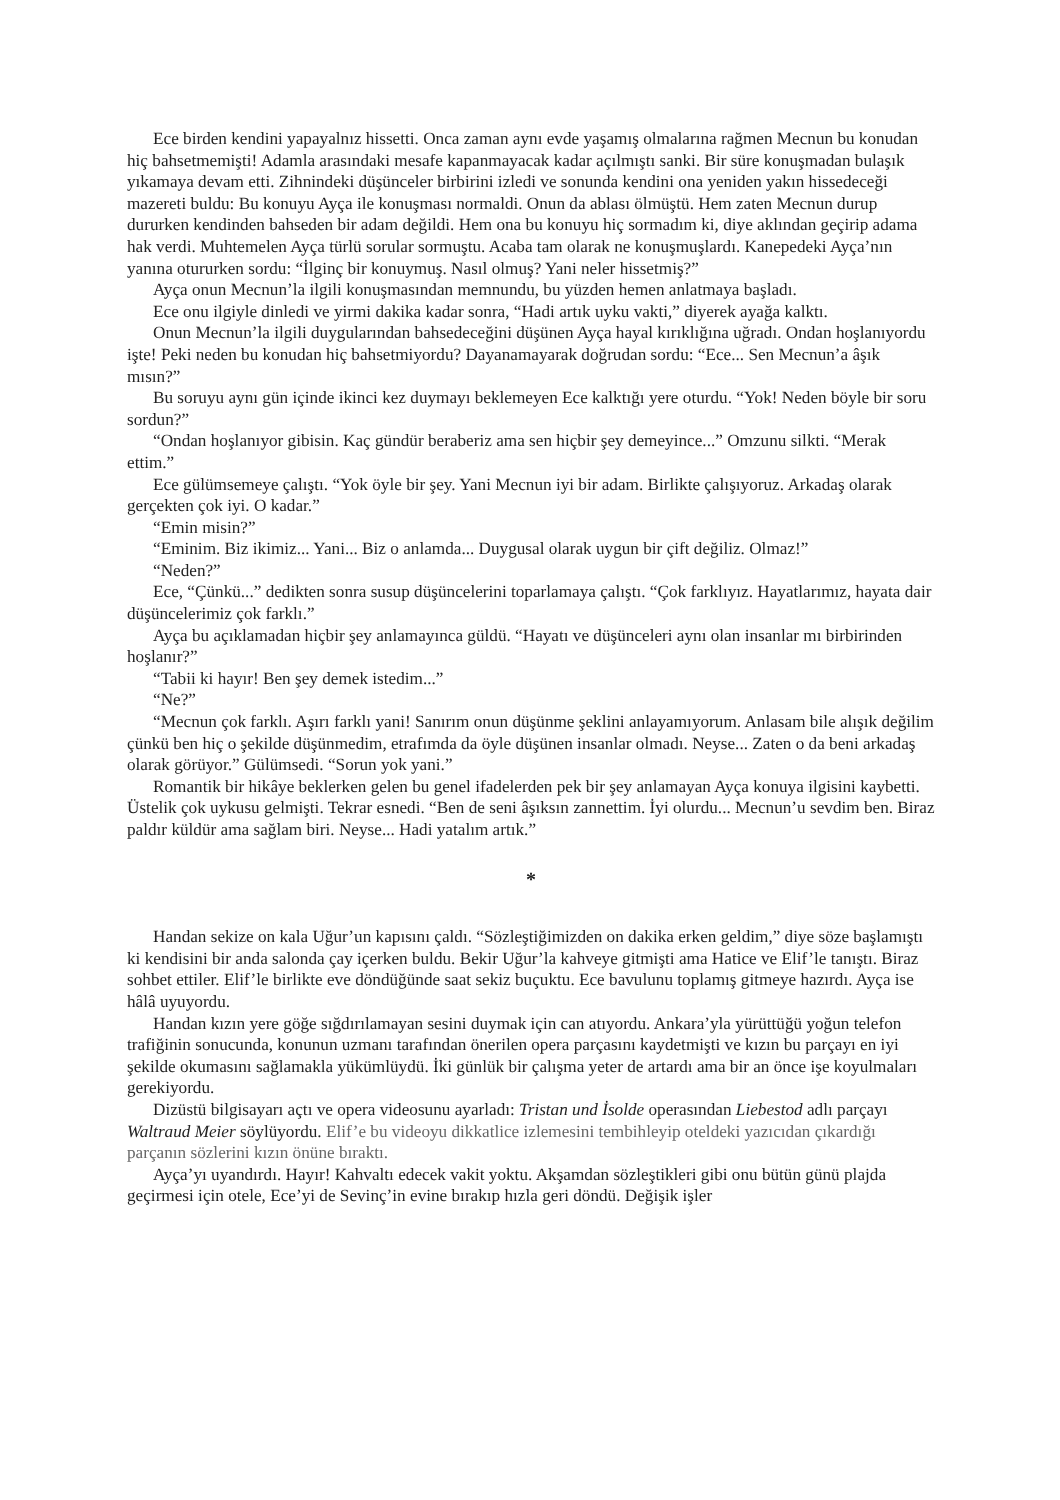Ece birden kendini yapayalnız hissetti. Onca zaman aynı evde yaşamış olmalarına rağmen Mecnun bu konudan hiç bahsetmemişti! Adamla arasındaki mesafe kapanmayacak kadar açılmıştı sanki. Bir süre konuşmadan bulaşık yıkamaya devam etti. Zihnindeki düşünceler birbirini izledi ve sonunda kendini ona yeniden yakın hissedeceği mazereti buldu: Bu konuyu Ayça ile konuşması normaldi. Onun da ablası ölmüştü. Hem zaten Mecnun durup dururken kendinden bahseden bir adam değildi. Hem ona bu konuyu hiç sormadım ki, diye aklından geçirip adama hak verdi. Muhtemelen Ayça türlü sorular sormuştu. Acaba tam olarak ne konuşmuşlardı. Kanepedeki Ayça’nın yanına otururken sordu: “İlginç bir konuymuş. Nasıl olmuş? Yani neler hissetmiş?”
Ayça onun Mecnun’la ilgili konuşmasından memnundu, bu yüzden hemen anlatmaya başladı.
Ece onu ilgiyle dinledi ve yirmi dakika kadar sonra, “Hadi artık uyku vakti,” diyerek ayağa kalktı.
Onun Mecnun’la ilgili duygularından bahsedeceğini düşünen Ayça hayal kırıklığına uğradı. Ondan hoşlanıyordu işte! Peki neden bu konudan hiç bahsetmiyordu? Dayanamayarak doğrudan sordu: “Ece... Sen Mecnun’a âşık mısın?”
Bu soruyu aynı gün içinde ikinci kez duymayı beklemeyen Ece kalktığı yere oturdu. “Yok! Neden böyle bir soru sordun?”
“Ondan hoşlanıyor gibisin. Kaç gündür beraberiz ama sen hiçbir şey demeyince...” Omzunu silkti. “Merak ettim.”
Ece gülümsemeye çalıştı. “Yok öyle bir şey. Yani Mecnun iyi bir adam. Birlikte çalışıyoruz. Arkadaş olarak gerçekten çok iyi. O kadar.”
“Emin misin?”
“Eminim. Biz ikimiz... Yani... Biz o anlamda... Duygusal olarak uygun bir çift değiliz. Olmaz!”
“Neden?”
Ece, “Çünkü...” dedikten sonra susup düşüncelerini toparlamaya çalıştı. “Çok farklıyız. Hayatlarımız, hayata dair düşüncelerimiz çok farklı.”
Ayça bu açıklamadan hiçbir şey anlamayınca güldü. “Hayatı ve düşünceleri aynı olan insanlar mı birbirinden hoşlanır?”
“Tabii ki hayır! Ben şey demek istedim...”
“Ne?”
“Mecnun çok farklı. Aşırı farklı yani! Sanırım onun düşünme şeklini anlayamıyorum. Anlasam bile alışık değilim çünkü ben hiç o şekilde düşünmedim, etrafımda da öyle düşünen insanlar olmadı. Neyse... Zaten o da beni arkadaş olarak görüyor.” Gülümsedi. “Sorun yok yani.”
Romantik bir hikâye beklerken gelen bu genel ifadelerden pek bir şey anlamayan Ayça konuya ilgisini kaybetti. Üstelik çok uykusu gelmişti. Tekrar esnedi. “Ben de seni âşıksın zannettim. İyi olurdu... Mecnun’u sevdim ben. Biraz paldır küldür ama sağlam biri. Neyse... Hadi yatalım artık.”
*
Handan sekize on kala Uğur’un kapısını çaldı. “Sözleştiğimizden on dakika erken geldim,” diye söze başlamıştı ki kendisini bir anda salonda çay içerken buldu. Bekir Uğur’la kahveye gitmişti ama Hatice ve Elif’le tanıştı. Biraz sohbet ettiler. Elif’le birlikte eve döndüğünde saat sekiz buçuktu. Ece bavulunu toplamış gitmeye hazırdı. Ayça ise hâlâ uyuyordu.
Handan kızın yere göğe sığdırılamayan sesini duymak için can atıyordu. Ankara’yla yürüttüğü yoğun telefon trafiğinin sonucunda, konunun uzmanı tarafından önerilen opera parçasını kaydetmişti ve kızın bu parçayı en iyi şekilde okumasını sağlamakla yükümlüydü. İki günlük bir çalışma yeter de artardı ama bir an önce işe koyulmaları gerekiyordu.
Dizüstü bilgisayarı açtı ve opera videosunu ayarladı: Tristan und İsolde operasından Liebestod adlı parçayı Waltraud Meier söylüyordu. Elif’e bu videoyu dikkatlice izlemesini tembihleyip oteldeki yazıcıdan çıkardığı parçanın sözlerini kızın önüne bıraktı.
Ayça’yı uyandırdı. Hayır! Kahvaltı edecek vakit yoktu. Akşamdan sözleştikleri gibi onu bütün günü plajda geçirmesi için otele, Ece’yi de Sevinç’in evine bırakıp hızla geri döndü. Değişik işler